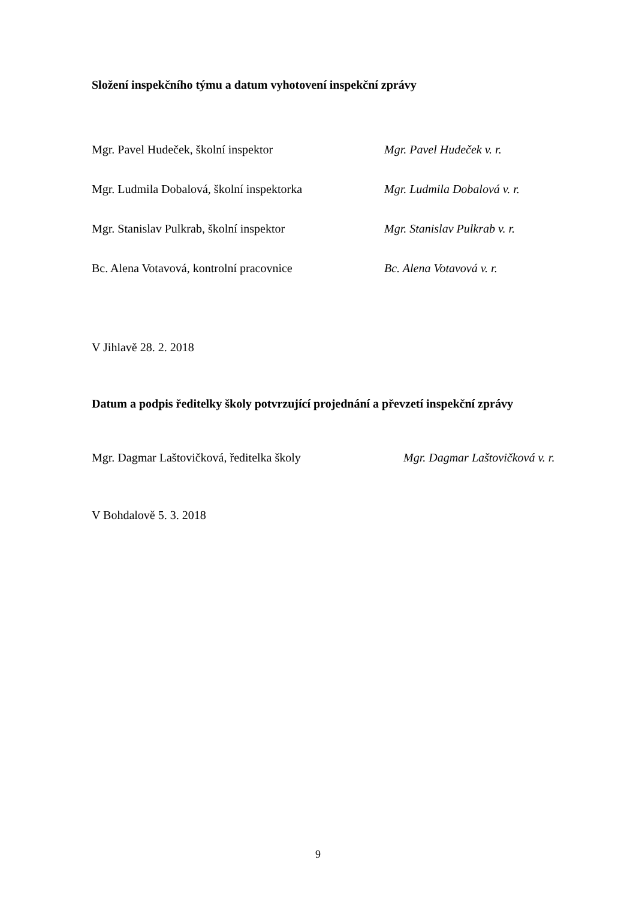Složení inspekčního týmu a datum vyhotovení inspekční zprávy
Mgr. Pavel Hudeček, školní inspektor Mgr. Pavel Hudeček v. r.
Mgr. Ludmila Dobalová, školní inspektorka Mgr. Ludmila Dobalová v. r.
Mgr. Stanislav Pulkrab, školní inspektor Mgr. Stanislav Pulkrab v. r.
Bc. Alena Votavová, kontrolní pracovnice Bc. Alena Votavová v. r.
V Jihlavě 28. 2. 2018
Datum a podpis ředitelky školy potvrzující projednání a převzetí inspekční zprávy
Mgr. Dagmar Laštovičková, ředitelka školy Mgr. Dagmar Laštovičková v. r.
V Bohdalově 5. 3. 2018
9